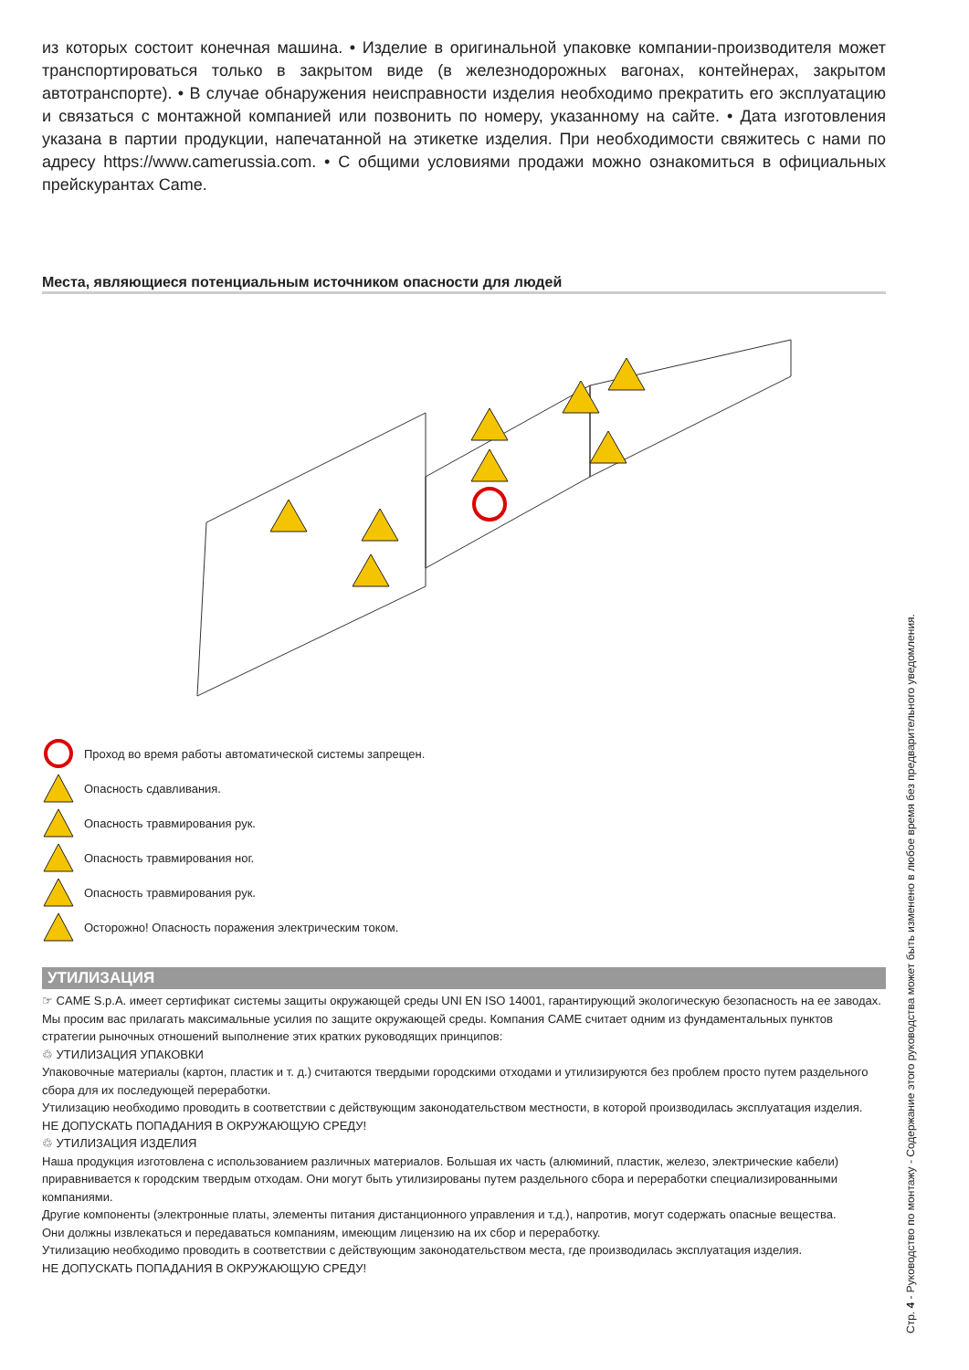из которых состоит конечная машина. • Изделие в оригинальной упаковке компании-производителя может транспортироваться только в закрытом виде (в железнодорожных вагонах, контейнерах, закрытом автотранспорте). • В случае обнаружения неисправности изделия необходимо прекратить его эксплуатацию и связаться с монтажной компанией или позвонить по номеру, указанному на сайте. • Дата изготовления указана в партии продукции, напечатанной на этикетке изделия. При необходимости свяжитесь с нами по адресу https://www.camerussia.com. • С общими условиями продажи можно ознакомиться в официальных прейскурантах Came.
Места, являющиеся потенциальным источником опасности для людей
Проход во время работы автоматической системы запрещен.
Опасность сдавливания.
Опасность травмирования рук.
Опасность травмирования ног.
Опасность травмирования рук.
Осторожно! Опасность поражения электрическим током.
УТИЛИЗАЦИЯ
☞ CAME S.p.A. имеет сертификат системы защиты окружающей среды UNI EN ISO 14001, гарантирующий экологическую безопасность на ее заводах. Мы просим вас прилагать максимальные усилия по защите окружающей среды. Компания CAME считает одним из фундаментальных пунктов стратегии рыночных отношений выполнение этих кратких руководящих принципов:
♲ УТИЛИЗАЦИЯ УПАКОВКИ
Упаковочные материалы (картон, пластик и т. д.) считаются твердыми городскими отходами и утилизируются без проблем просто путем раздельного сбора для их последующей переработки.
Утилизацию необходимо проводить в соответствии с действующим законодательством местности, в которой производилась эксплуатация изделия.
НЕ ДОПУСКАТЬ ПОПАДАНИЯ В ОКРУЖАЮЩУЮ СРЕДУ!
♲ УТИЛИЗАЦИЯ ИЗДЕЛИЯ
Наша продукция изготовлена с использованием различных материалов. Большая их часть (алюминий, пластик, железо, электрические кабели) приравнивается к городским твердым отходам. Они могут быть утилизированы путем раздельного сбора и переработки специализированными компаниями.
Другие компоненты (электронные платы, элементы питания дистанционного управления и т.д.), напротив, могут содержать опасные вещества.
Они должны извлекаться и передаваться компаниям, имеющим лицензию на их сбор и переработку.
Утилизацию необходимо проводить в соответствии с действующим законодательством места, где производилась эксплуатация изделия.
НЕ ДОПУСКАТЬ ПОПАДАНИЯ В ОКРУЖАЮЩУЮ СРЕДУ!
Стр. 4 - Руководство по монтажу - Содержание этого руководства может быть изменено в любое время без предварительного уведомления.